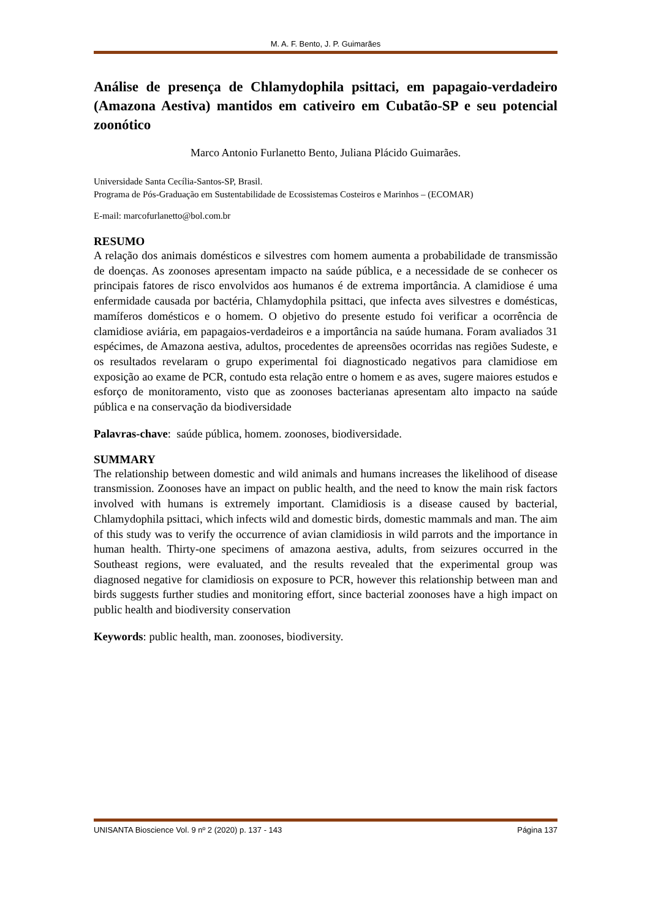M. A. F. Bento, J. P. Guimarães
Análise de presença de Chlamydophila psittaci, em papagaio-verdadeiro (Amazona Aestiva) mantidos em cativeiro em Cubatão-SP e seu potencial zoonótico
Marco Antonio Furlanetto Bento, Juliana Plácido Guimarães.
Universidade Santa Cecília-Santos-SP, Brasil.
Programa de Pós-Graduação em Sustentabilidade de Ecossistemas Costeiros e Marinhos – (ECOMAR)
E-mail: marcofurlanetto@bol.com.br
RESUMO
A relação dos animais domésticos e silvestres com homem aumenta a probabilidade de transmissão de doenças. As zoonoses apresentam impacto na saúde pública, e a necessidade de se conhecer os principais fatores de risco envolvidos aos humanos é de extrema importância. A clamidiose é uma enfermidade causada por bactéria, Chlamydophila psittaci, que infecta aves silvestres e domésticas, mamíferos domésticos e o homem. O objetivo do presente estudo foi verificar a ocorrência de clamidiose aviária, em papagaios-verdadeiros e a importância na saúde humana. Foram avaliados 31 espécimes, de Amazona aestiva, adultos, procedentes de apreensões ocorridas nas regiões Sudeste, e os resultados revelaram o grupo experimental foi diagnosticado negativos para clamidiose em exposição ao exame de PCR, contudo esta relação entre o homem e as aves, sugere maiores estudos e esforço de monitoramento, visto que as zoonoses bacterianas apresentam alto impacto na saúde pública e na conservação da biodiversidade
Palavras-chave: saúde pública, homem. zoonoses, biodiversidade.
SUMMARY
The relationship between domestic and wild animals and humans increases the likelihood of disease transmission. Zoonoses have an impact on public health, and the need to know the main risk factors involved with humans is extremely important. Clamidiosis is a disease caused by bacterial, Chlamydophila psittaci, which infects wild and domestic birds, domestic mammals and man. The aim of this study was to verify the occurrence of avian clamidiosis in wild parrots and the importance in human health. Thirty-one specimens of amazona aestiva, adults, from seizures occurred in the Southeast regions, were evaluated, and the results revealed that the experimental group was diagnosed negative for clamidiosis on exposure to PCR, however this relationship between man and birds suggests further studies and monitoring effort, since bacterial zoonoses have a high impact on public health and biodiversity conservation
Keywords: public health, man. zoonoses, biodiversity.
UNISANTA Bioscience Vol. 9 nº 2 (2020) p. 137 - 143 Página 137